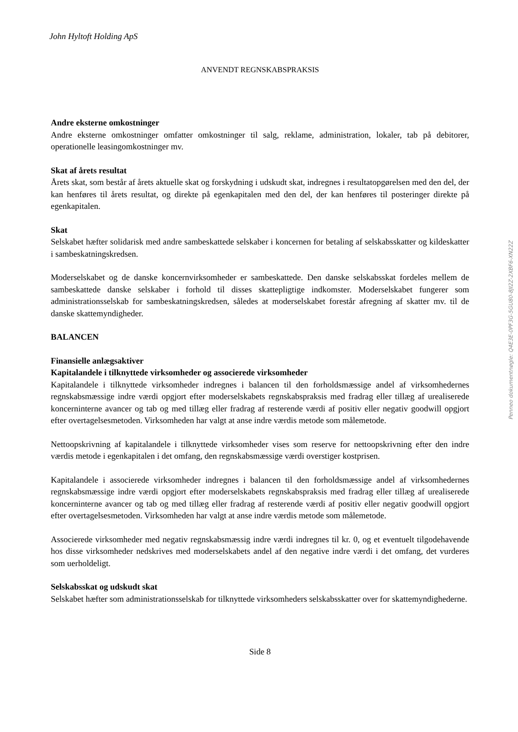John Hyltoft Holding ApS
ANVENDT REGNSKABSPRAKSIS
Andre eksterne omkostninger
Andre eksterne omkostninger omfatter omkostninger til salg, reklame, administration, lokaler, tab på debitorer, operationelle leasingomkostninger mv.
Skat af årets resultat
Årets skat, som består af årets aktuelle skat og forskydning i udskudt skat, indregnes i resultatopgørelsen med den del, der kan henføres til årets resultat, og direkte på egenkapitalen med den del, der kan henføres til posteringer direkte på egenkapitalen.
Skat
Selskabet hæfter solidarisk med andre sambeskattede selskaber i koncernen for betaling af selskabsskatter og kildeskatter i sambeskatningskredsen.
Moderselskabet og de danske koncernvirksomheder er sambeskattede. Den danske selskabsskat fordeles mellem de sambeskattede danske selskaber i forhold til disses skattepligtige indkomster. Moderselskabet fungerer som administrationsselskab for sambeskatningskredsen, således at moderselskabet forestår afregning af skatter mv. til de danske skattemyndigheder.
BALANCEN
Finansielle anlægsaktiver
Kapitalandele i tilknyttede virksomheder og associerede virksomheder
Kapitalandele i tilknyttede virksomheder indregnes i balancen til den forholdsmæssige andel af virksomhedernes regnskabsmæssige indre værdi opgjort efter moderselskabets regnskabspraksis med fradrag eller tillæg af urealiserede koncerninterne avancer og tab og med tillæg eller fradrag af resterende værdi af positiv eller negativ goodwill opgjort efter overtagelsesmetoden. Virksomheden har valgt at anse indre værdis metode som målemetode.
Nettoopskrivning af kapitalandele i tilknyttede virksomheder vises som reserve for nettoopskrivning efter den indre værdis metode i egenkapitalen i det omfang, den regnskabsmæssige værdi overstiger kostprisen.
Kapitalandele i associerede virksomheder indregnes i balancen til den forholdsmæssige andel af virksomhedernes regnskabsmæssige indre værdi opgjort efter moderselskabets regnskabspraksis med fradrag eller tillæg af urealiserede koncerninterne avancer og tab og med tillæg eller fradrag af resterende værdi af positiv eller negativ goodwill opgjort efter overtagelsesmetoden. Virksomheden har valgt at anse indre værdis metode som målemetode.
Associerede virksomheder med negativ regnskabsmæssig indre værdi indregnes til kr. 0, og et eventuelt tilgodehavende hos disse virksomheder nedskrives med moderselskabets andel af den negative indre værdi i det omfang, det vurderes som uerholdeligt.
Selskabsskat og udskudt skat
Selskabet hæfter som administrationsselskab for tilknyttede virksomheders selskabsskatter over for skattemyndighederne.
Side 8
Penneo dokumentnøgle: Q4E3E-0PF3G-5GU80-8JI2Z-2XBF6-XN22Z